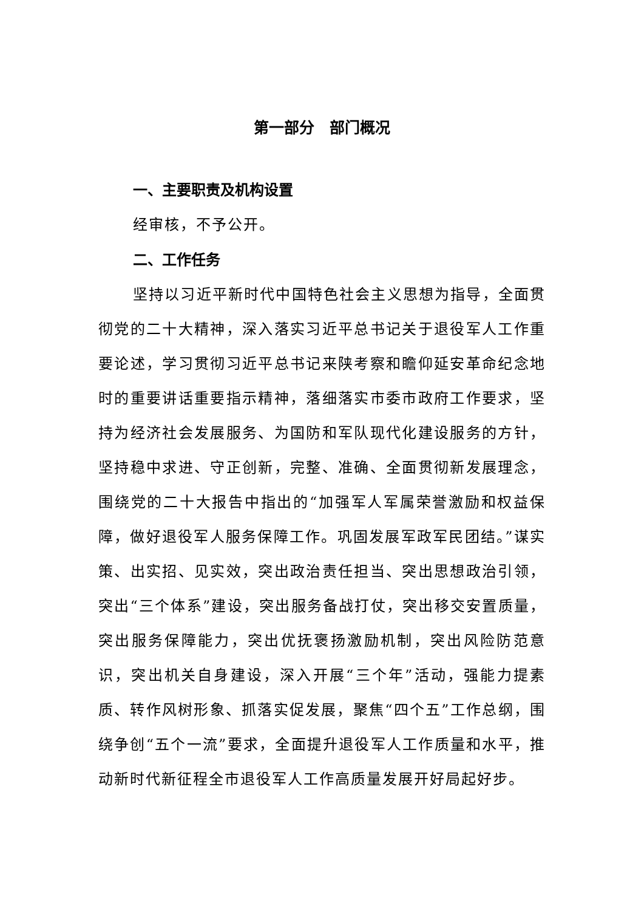第一部分　部门概况
一、主要职责及机构设置
经审核，不予公开。
二、工作任务
坚持以习近平新时代中国特色社会主义思想为指导，全面贯彻党的二十大精神，深入落实习近平总书记关于退役军人工作重要论述，学习贯彻习近平总书记来陕考察和瞻仰延安革命纪念地时的重要讲话重要指示精神，落细落实市委市政府工作要求，坚持为经济社会发展服务、为国防和军队现代化建设服务的方针，坚持稳中求进、守正创新，完整、准确、全面贯彻新发展理念，围绕党的二十大报告中指出的“加强军人军属荣誉激励和权益保障，做好退役军人服务保障工作。巩固发展军政军民团结。”谋实策、出实招、见实效，突出政治责任担当、突出思想政治引领，突出“三个体系”建设，突出服务备战打仗，突出移交安置质量，突出服务保障能力，突出优抚褒扬激励机制，突出风险防范意识，突出机关自身建设，深入开展“三个年”活动，强能力提素质、转作风树形象、抓落实促发展，聚焦“四个五”工作总纲，围绕争创“五个一流”要求，全面提升退役军人工作质量和水平，推动新时代新征程全市退役军人工作高质量发展开好局起好步。